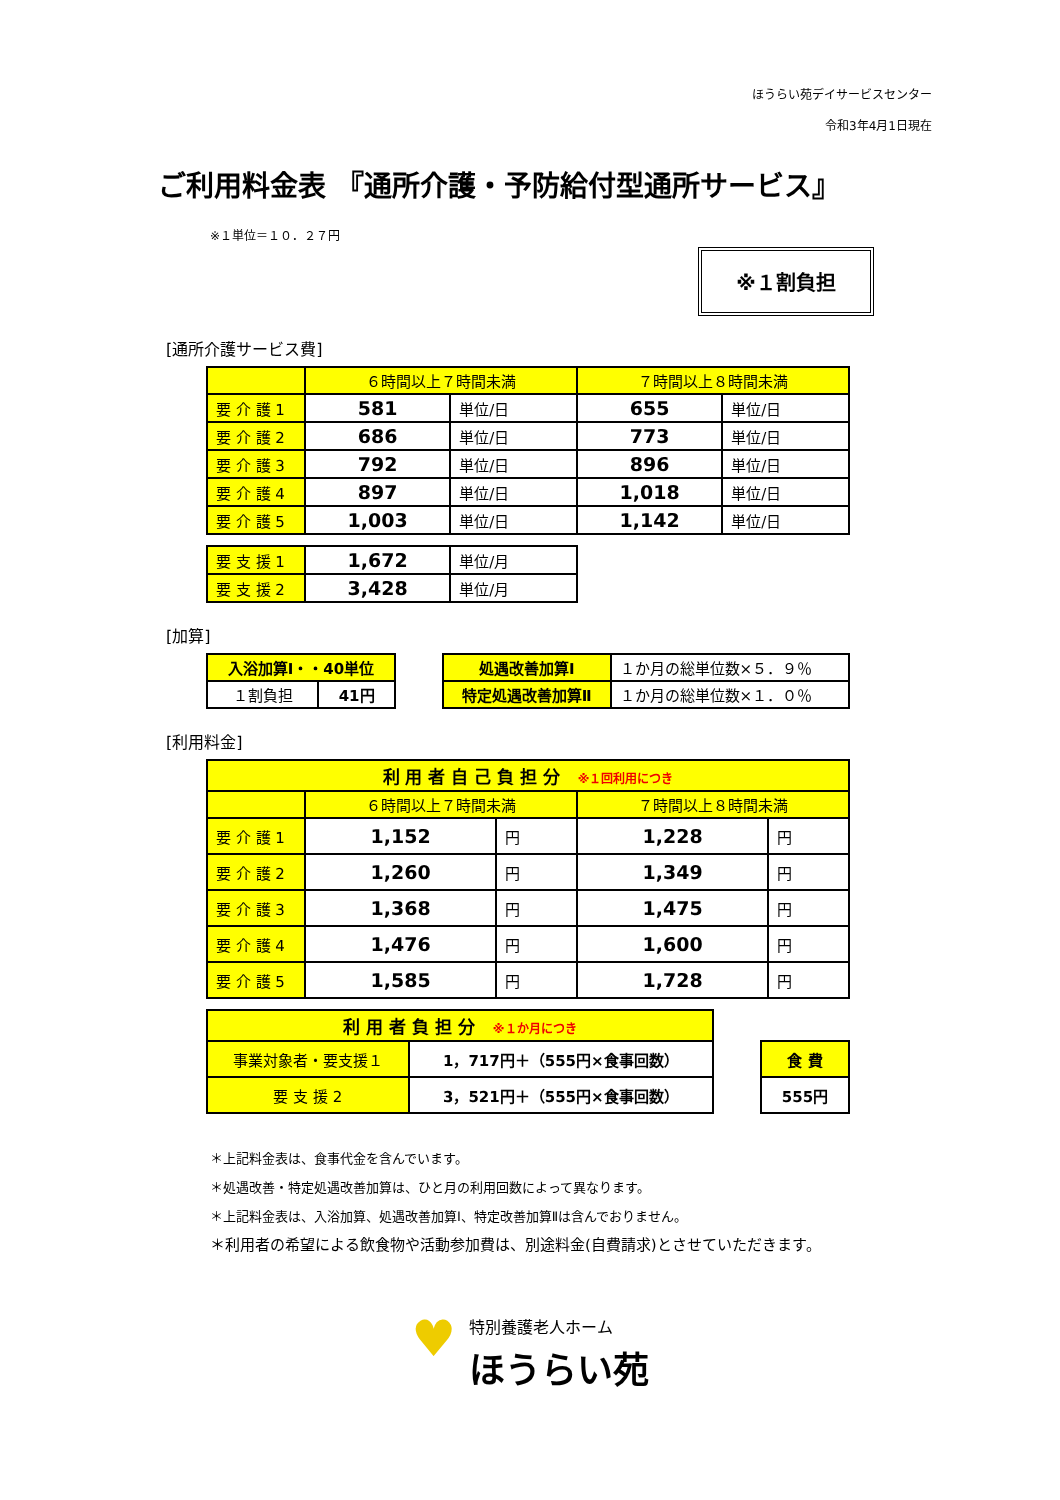ほうらい苑デイサービスセンター
令和3年4月1日現在
ご利用料金表 『通所介護・予防給付型通所サービス』
※１単位＝１０．２７円
※１割負担
[通所介護サービス費]
| | ６時間以上７時間未満 | | ７時間以上８時間未満 | |
| 要 介 護 1 | 581 | 単位/日 | 655 | 単位/日 |
| 要 介 護 2 | 686 | 単位/日 | 773 | 単位/日 |
| 要 介 護 3 | 792 | 単位/日 | 896 | 単位/日 |
| 要 介 護 4 | 897 | 単位/日 | 1,018 | 単位/日 |
| 要 介 護 5 | 1,003 | 単位/日 | 1,142 | 単位/日 |
| 要 支 援 1 | 1,672 | 単位/月 |
| 要 支 援 2 | 3,428 | 単位/月 |
[加算]
| 入浴加算Ⅰ・・40単位 | |
| １割負担 | 41円 |
| 処遇改善加算Ⅰ | １か月の総単位数×５．９％ |
| 特定処遇改善加算Ⅱ | １か月の総単位数×１．０％ |
[利用料金]
| 利 用 者 自 己 負 担 分 ※１回利用につき | | | | |
| | ６時間以上７時間未満 | | ７時間以上８時間未満 | |
| 要 介 護 1 | 1,152 | 円 | 1,228 | 円 |
| 要 介 護 2 | 1,260 | 円 | 1,349 | 円 |
| 要 介 護 3 | 1,368 | 円 | 1,475 | 円 |
| 要 介 護 4 | 1,476 | 円 | 1,600 | 円 |
| 要 介 護 5 | 1,585 | 円 | 1,728 | 円 |
| 利 用 者 負 担 分 ※１か月につき | |
| 事業対象者・要支援１ | 1，717円＋（555円×食事回数） |
| 要 支 援 2 | 3，521円＋（555円×食事回数） |
| 食 費 |
| 555円 |
＊上記料金表は、食事代金を含んでいます。
＊処遇改善・特定処遇改善加算は、ひと月の利用回数によって異なります。
＊上記料金表は、入浴加算、処遇改善加算Ⅰ、特定改善加算Ⅱは含んでおりません。
＊利用者の希望による飲食物や活動参加費は、別途料金(自費請求)とさせていただきます。
♥ 特別養護老人ホーム
ほうらい苑